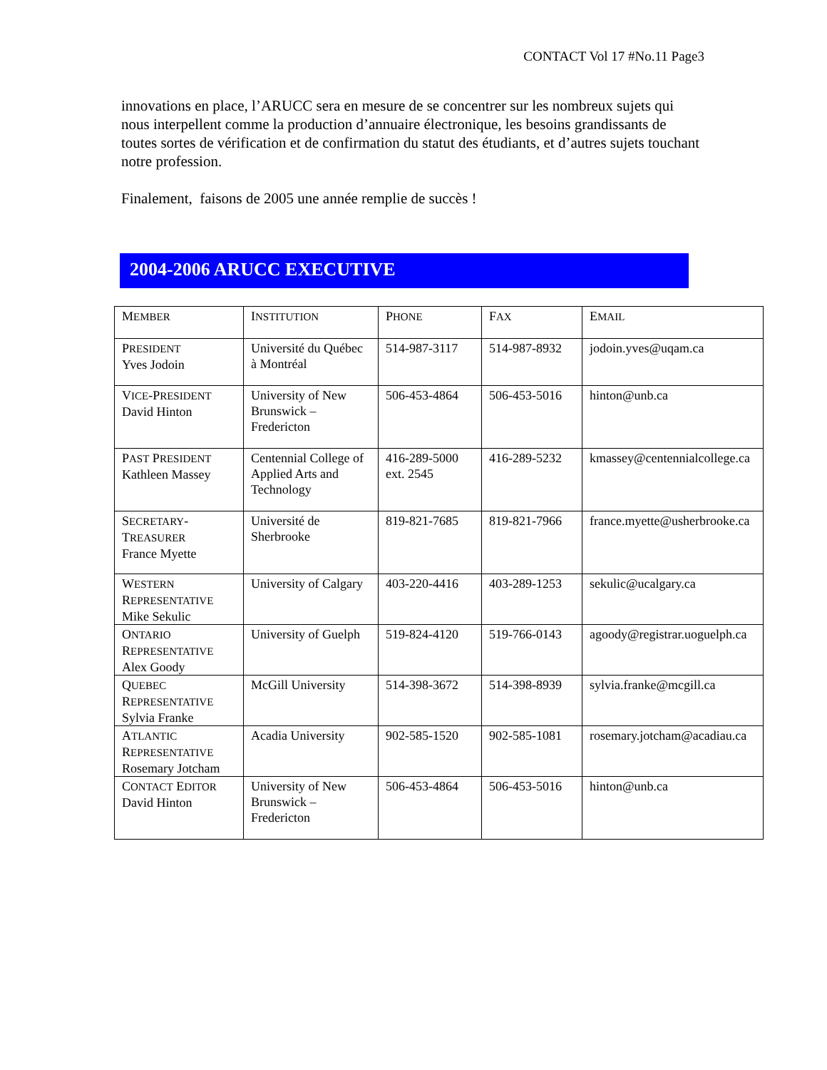CONTACT Vol 17 #No.11 Page3
innovations en place, l’ARUCC sera en mesure de se concentrer sur les nombreux sujets qui nous interpellent comme la production d’annuaire électronique, les besoins grandissants de toutes sortes de vérification et de confirmation du statut des étudiants, et d’autres sujets touchant notre profession.
Finalement, faisons de 2005 une année remplie de succès !
2004-2006 ARUCC EXECUTIVE
| M EMBER | I NSTITUTION | P HONE | F AX | E MAIL |
| --- | --- | --- | --- | --- |
| P RESIDENT Yves Jodoin | Université du Québec à Montréal | 514-987-3117 | 514-987-8932 | jodoin.yves@uqam.ca |
| V ICE -P RESIDENT David Hinton | University of New Brunswick – Fredericton | 506-453-4864 | 506-453-5016 | hinton@unb.ca |
| P AST P RESIDENT Kathleen Massey | Centennial College of Applied Arts and Technology | 416-289-5000 ext. 2545 | 416-289-5232 | kmassey@centennialcollege.ca |
| S ECRETARY - T REASURER France Myette | Université de Sherbrooke | 819-821-7685 | 819-821-7966 | france.myette@usherbrooke.ca |
| W ESTERN R EPRESENTATIVE Mike Sekulic | University of Calgary | 403-220-4416 | 403-289-1253 | sekulic@ucalgary.ca |
| O NTARIO R EPRESENTATIVE Alex Goody | University of Guelph | 519-824-4120 | 519-766-0143 | agoody@registrar.uoguelph.ca |
| Q UEBEC R EPRESENTATIVE Sylvia Franke | McGill University | 514-398-3672 | 514-398-8939 | sylvia.franke@mcgill.ca |
| A TLANTIC R EPRESENTATIVE Rosemary Jotcham | Acadia University | 902-585-1520 | 902-585-1081 | rosemary.jotcham@acadiau.ca |
| C ONTACT E DITOR David Hinton | University of New Brunswick – Fredericton | 506-453-4864 | 506-453-5016 | hinton@unb.ca |